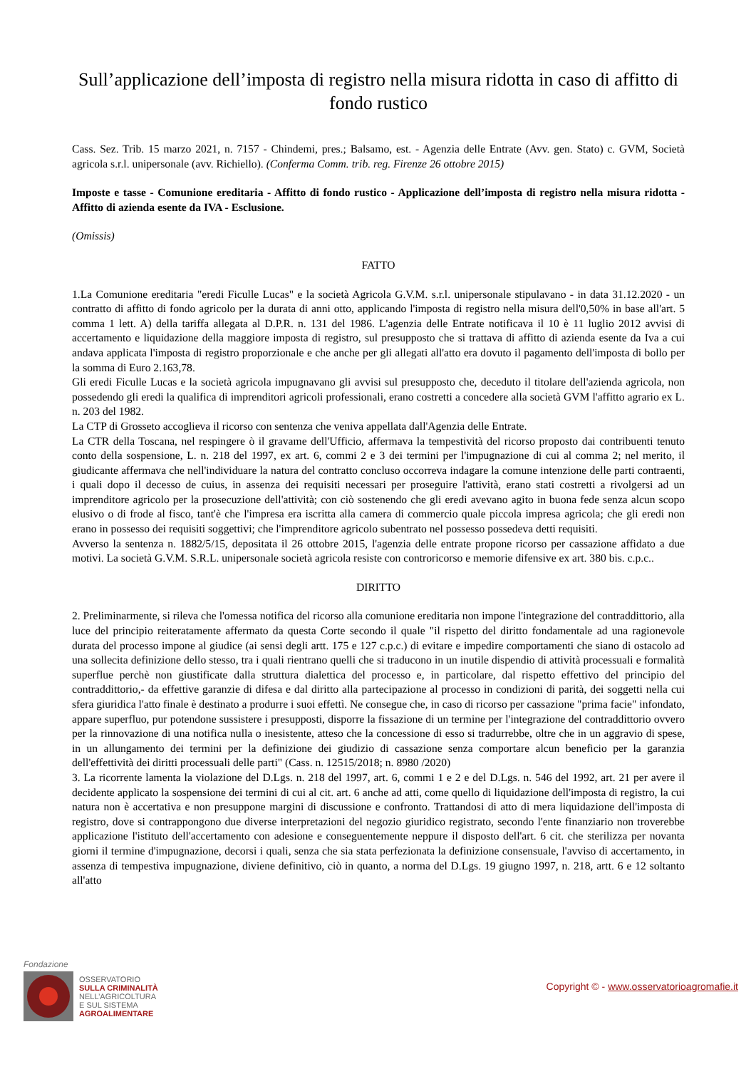Sull’applicazione dell’imposta di registro nella misura ridotta in caso di affitto di fondo rustico
Cass. Sez. Trib. 15 marzo 2021, n. 7157 - Chindemi, pres.; Balsamo, est. - Agenzia delle Entrate (Avv. gen. Stato) c. GVM, Società agricola s.r.l. unipersonale (avv. Richiello). (Conferma Comm. trib. reg. Firenze 26 ottobre 2015)
Imposte e tasse - Comunione ereditaria - Affitto di fondo rustico - Applicazione dell’imposta di registro nella misura ridotta - Affitto di azienda esente da IVA - Esclusione.
(Omissis)
FATTO
1.La Comunione ereditaria "eredi Ficulle Lucas" e la società Agricola G.V.M. s.r.l. unipersonale stipulavano - in data 31.12.2020 - un contratto di affitto di fondo agricolo per la durata di anni otto, applicando l'imposta di registro nella misura dell'0,50% in base all'art. 5 comma 1 lett. A) della tariffa allegata al D.P.R. n. 131 del 1986. L'agenzia delle Entrate notificava il 10 è 11 luglio 2012 avvisi di accertamento e liquidazione della maggiore imposta di registro, sul presupposto che si trattava di affitto di azienda esente da Iva a cui andava applicata l'imposta di registro proporzionale e che anche per gli allegati all'atto era dovuto il pagamento dell'imposta di bollo per la somma di Euro 2.163,78.
Gli eredi Ficulle Lucas e la società agricola impugnavano gli avvisi sul presupposto che, deceduto il titolare dell'azienda agricola, non possedendo gli eredi la qualifica di imprenditori agricoli professionali, erano costretti a concedere alla società GVM l'affitto agrario ex L. n. 203 del 1982.
La CTP di Grosseto accoglieva il ricorso con sentenza che veniva appellata dall'Agenzia delle Entrate.
La CTR della Toscana, nel respingere ò il gravame dell'Ufficio, affermava la tempestività del ricorso proposto dai contribuenti tenuto conto della sospensione, L. n. 218 del 1997, ex art. 6, commi 2 e 3 dei termini per l'impugnazione di cui al comma 2; nel merito, il giudicante affermava che nell'individuare la natura del contratto concluso occorreva indagare la comune intenzione delle parti contraenti, i quali dopo il decesso de cuius, in assenza dei requisiti necessari per proseguire l'attività, erano stati costretti a rivolgersi ad un imprenditore agricolo per la prosecuzione dell'attività; con ciò sostenendo che gli eredi avevano agito in buona fede senza alcun scopo elusivo o di frode al fisco, tant'è che l'impresa era iscritta alla camera di commercio quale piccola impresa agricola; che gli eredi non erano in possesso dei requisiti soggettivi; che l'imprenditore agricolo subentrato nel possesso possedeva detti requisiti.
Avverso la sentenza n. 1882/5/15, depositata il 26 ottobre 2015, l'agenzia delle entrate propone ricorso per cassazione affidato a due motivi. La società G.V.M. S.R.L. unipersonale società agricola resiste con controricorso e memorie difensive ex art. 380 bis. c.p.c..
DIRITTO
2. Preliminarmente, si rileva che l'omessa notifica del ricorso alla comunione ereditaria non impone l'integrazione del contraddittorio, alla luce del principio reiteratamente affermato da questa Corte secondo il quale "il rispetto del diritto fondamentale ad una ragionevole durata del processo impone al giudice (ai sensi degli artt. 175 e 127 c.p.c.) di evitare e impedire comportamenti che siano di ostacolo ad una sollecita definizione dello stesso, tra i quali rientrano quelli che si traducono in un inutile dispendio di attività processuali e formalità superflue perchè non giustificate dalla struttura dialettica del processo e, in particolare, dal rispetto effettivo del principio del contraddittorio,- da effettive garanzie di difesa e dal diritto alla partecipazione al processo in condizioni di parità, dei soggetti nella cui sfera giuridica l'atto finale è destinato a produrre i suoi effettì. Ne consegue che, in caso di ricorso per cassazione "prima facie" infondato, appare superfluo, pur potendone sussistere i presupposti, disporre la fissazione di un termine per l'integrazione del contraddittorio ovvero per la rinnovazione di una notifica nulla o inesistente, atteso che la concessione di esso si tradurrebbe, oltre che in un aggravio di spese, in un allungamento dei termini per la definizione dei giudizio di cassazione senza comportare alcun beneficio per la garanzia dell'effettività dei diritti processuali delle parti" (Cass. n. 12515/2018; n. 8980 /2020)
3. La ricorrente lamenta la violazione del D.Lgs. n. 218 del 1997, art. 6, commi 1 e 2 e del D.Lgs. n. 546 del 1992, art. 21 per avere il decidente applicato la sospensione dei termini di cui al cit. art. 6 anche ad atti, come quello di liquidazione dell'imposta di registro, la cui natura non è accertativa e non presuppone margini di discussione e confronto. Trattandosi di atto di mera liquidazione dell'imposta di registro, dove si contrappongono due diverse interpretazioni del negozio giuridico registrato, secondo l'ente finanziario non troverebbe applicazione l'istituto dell'accertamento con adesione e conseguentemente neppure il disposto dell'art. 6 cit. che sterilizza per novanta giorni il termine d'impugnazione, decorsi i quali, senza che sia stata perfezionata la definizione consensuale, l'avviso di accertamento, in assenza di tempestiva impugnazione, diviene definitivo, ciò in quanto, a norma del D.Lgs. 19 giugno 1997, n. 218, artt. 6 e 12 soltanto all'atto
Fondazione
OSSERVATORIO
SULLA CRIMINALITÀ
NELL’AGRICOLTURA
E SUL SISTEMA
AGROALIMENTARE
Copyright © - www.osservatorioagromafie.it